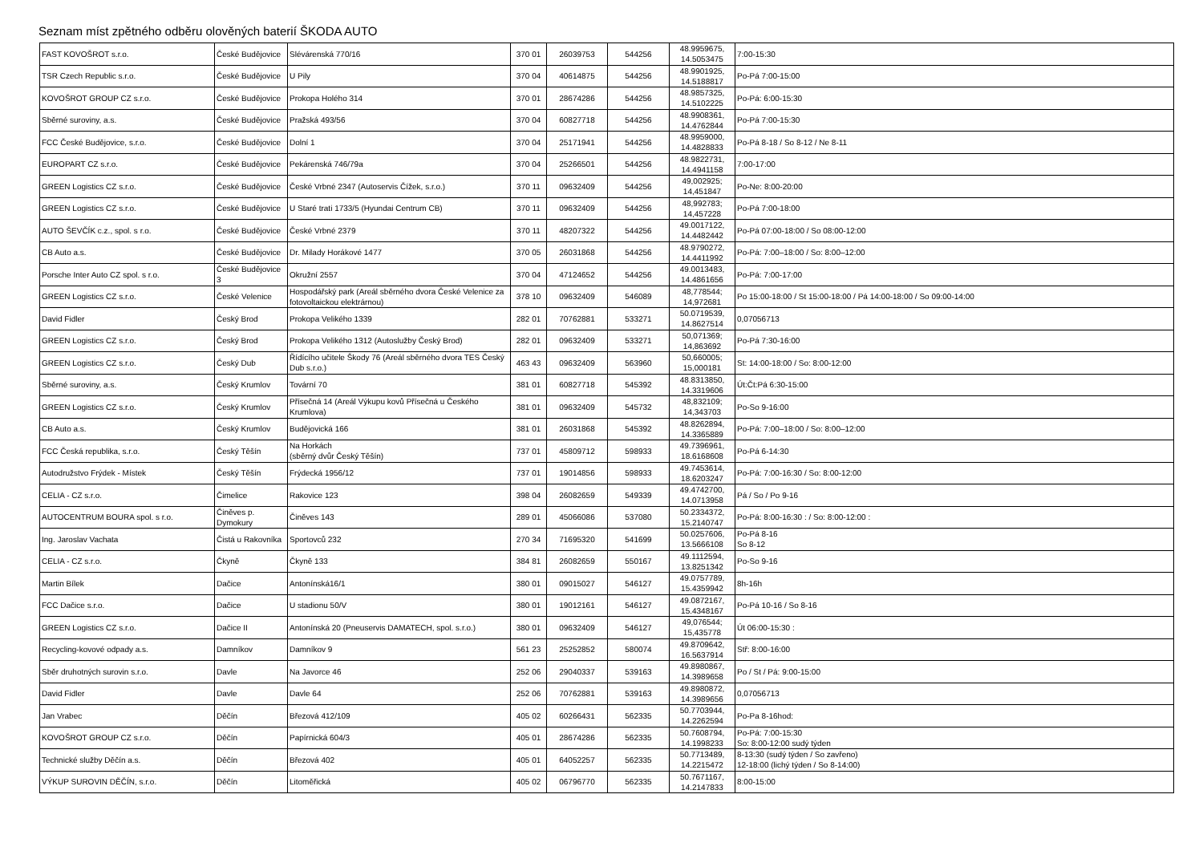Seznam míst zpětného odběru olověných baterií ŠKODA AUTO
| FAST KOVOŠROT s.r.o. | České Budějovice | Slévárenská 770/16 | 370 01 | 26039753 | 544256 | 48.9959675, 14.5053475 | 7:00-15:30 |
| TSR Czech Republic s.r.o. | České Budějovice | U Pily | 370 04 | 40614875 | 544256 | 48.9901925, 14.5188817 | Po-Pá 7:00-15:00 |
| KOVOŠROT GROUP CZ s.r.o. | České Budějovice | Prokopa Holého 314 | 370 01 | 28674286 | 544256 | 48.9857325, 14.5102225 | Po-Pá: 6:00-15:30 |
| Sběrné suroviny, a.s. | České Budějovice | Pražská 493/56 | 370 04 | 60827718 | 544256 | 48.9908361, 14.4762844 | Po-Pá 7:00-15:30 |
| FCC České Budějovice, s.r.o. | České Budějovice | Dolní 1 | 370 04 | 25171941 | 544256 | 48.9959000, 14.4828833 | Po-Pá 8-18 / So 8-12 / Ne 8-11 |
| EUROPART CZ s.r.o. | České Budějovice | Pekárenská 746/79a | 370 04 | 25266501 | 544256 | 48.9822731, 14.4941158 | 7:00-17:00 |
| GREEN Logistics CZ s.r.o. | České Budějovice | České Vrbné 2347 (Autoservis Čížek, s.r.o.) | 370 11 | 09632409 | 544256 | 49,002925; 14,451847 | Po-Ne: 8:00-20:00 |
| GREEN Logistics CZ s.r.o. | České Budějovice | U Staré trati 1733/5 (Hyundai Centrum CB) | 370 11 | 09632409 | 544256 | 48,992783; 14,457228 | Po-Pá 7:00-18:00 |
| AUTO ŠEVČÍK c.z., spol. s r.o. | České Budějovice | České Vrbné 2379 | 370 11 | 48207322 | 544256 | 49.0017122, 14.4482442 | Po-Pá 07:00-18:00 / So 08:00-12:00 |
| CB Auto a.s. | České Budějovice | Dr. Milady Horákové 1477 | 370 05 | 26031868 | 544256 | 48.9790272, 14.4411992 | Po-Pá: 7:00–18:00 / So: 8:00–12:00 |
| Porsche Inter Auto CZ spol. s r.o. | České Budějovice 3 | Okružní 2557 | 370 04 | 47124652 | 544256 | 49.0013483, 14.4861656 | Po-Pá: 7:00-17:00 |
| GREEN Logistics CZ s.r.o. | České Velenice | Hospodářský park (Areál sběrného dvora České Velenice za fotovoltaickou elektrárnou) | 378 10 | 09632409 | 546089 | 48,778544; 14,972681 | Po 15:00-18:00 / St 15:00-18:00 / Pá 14:00-18:00 / So 09:00-14:00 |
| David Fidler | Český Brod | Prokopa Velikého 1339 | 282 01 | 70762881 | 533271 | 50.0719539, 14.8627514 | 0,07056713 |
| GREEN Logistics CZ s.r.o. | Český Brod | Prokopa Velikého 1312 (Autoslužby Český Brod) | 282 01 | 09632409 | 533271 | 50,071369; 14,863692 | Po-Pá 7:30-16:00 |
| GREEN Logistics CZ s.r.o. | Český Dub | Řídícího učitele Škody 76 (Areál sběrného dvora TES Český Dub s.r.o.) | 463 43 | 09632409 | 563960 | 50,660005; 15,000181 | St: 14:00-18:00 / So: 8:00-12:00 |
| Sběrné suroviny, a.s. | Český Krumlov | Tovární 70 | 381 01 | 60827718 | 545392 | 48.8313850, 14.3319606 | Út:Čt:Pá 6:30-15:00 |
| GREEN Logistics CZ s.r.o. | Český Krumlov | Přísečná 14 (Areál Výkupu kovů Přísečná u Českého Krumlova) | 381 01 | 09632409 | 545732 | 48,832109; 14,343703 | Po-So 9-16:00 |
| CB Auto a.s. | Český Krumlov | Budějovická 166 | 381 01 | 26031868 | 545392 | 48.8262894, 14.3365889 | Po-Pá: 7:00–18:00 / So: 8:00–12:00 |
| FCC Česká republika, s.r.o. | Český Těšín | Na Horkách (sběrný dvůr Český Těšín) | 737 01 | 45809712 | 598933 | 49.7396961, 18.6168608 | Po-Pá 6-14:30 |
| Autodružstvo Frýdek - Místek | Český Těšín | Frýdecká 1956/12 | 737 01 | 19014856 | 598933 | 49.7453614, 18.6203247 | Po-Pá: 7:00-16:30 / So: 8:00-12:00 |
| CELIA - CZ s.r.o. | Čimelice | Rakovice 123 | 398 04 | 26082659 | 549339 | 49.4742700, 14.0713958 | Pá / So / Po 9-16 |
| AUTOCENTRUM BOURA spol. s r.o. | Činěves p. Dymokury | Činěves 143 | 289 01 | 45066086 | 537080 | 50.2334372, 15.2140747 | Po-Pá: 8:00-16:30 : / So: 8:00-12:00 : |
| Ing. Jaroslav Vachata | Čistá u Rakovníka | Sportovců 232 | 270 34 | 71695320 | 541699 | 50.0257606, 13.5666108 | Po-Pá 8-16 So 8-12 |
| CELIA - CZ s.r.o. | Čkyně | Čkyně 133 | 384 81 | 26082659 | 550167 | 49.1112594, 13.8251342 | Po-So 9-16 |
| Martin Bílek | Dačice | Antonínská16/1 | 380 01 | 09015027 | 546127 | 49.0757789, 15.4359942 | 8h-16h |
| FCC Dačice s.r.o. | Dačice | U stadionu 50/V | 380 01 | 19012161 | 546127 | 49.0872167, 15.4348167 | Po-Pá 10-16 / So 8-16 |
| GREEN Logistics CZ s.r.o. | Dačice II | Antonínská 20 (Pneuservis DAMATECH, spol. s.r.o.) | 380 01 | 09632409 | 546127 | 49,076544; 15,435778 | Út 06:00-15:30 : |
| Recycling-kovové odpady a.s. | Damníkov | Damníkov 9 | 561 23 | 25252852 | 580074 | 49.8709642, 16.5637914 | Stř: 8:00-16:00 |
| Sběr druhotných surovin s.r.o. | Davle | Na Javorce 46 | 252 06 | 29040337 | 539163 | 49.8980867, 14.3989658 | Po / St / Pá: 9:00-15:00 |
| David Fidler | Davle | Davle 64 | 252 06 | 70762881 | 539163 | 49.8980872, 14.3989656 | 0,07056713 |
| Jan Vrabec | Děčín | Březová 412/109 | 405 02 | 60266431 | 562335 | 50.7703944, 14.2262594 | Po-Pa 8-16hod: |
| KOVOŠROT GROUP CZ s.r.o. | Děčín | Papírnická 604/3 | 405 01 | 28674286 | 562335 | 50.7608794, 14.1998233 | Po-Pá: 7:00-15:30 So: 8:00-12:00 sudý týden |
| Technické služby Děčín a.s. | Děčín | Březová 402 | 405 01 | 64052257 | 562335 | 50.7713489, 14.2215472 | 8-13:30 (sudý týden / So zavřeno) 12-18:00 (lichý týden / So 8-14:00) |
| VÝKUP SUROVIN DĚČÍN, s.r.o. | Děčín | Litoměřická | 405 02 | 06796770 | 562335 | 50.7671167, 14.2147833 | 8:00-15:00 |